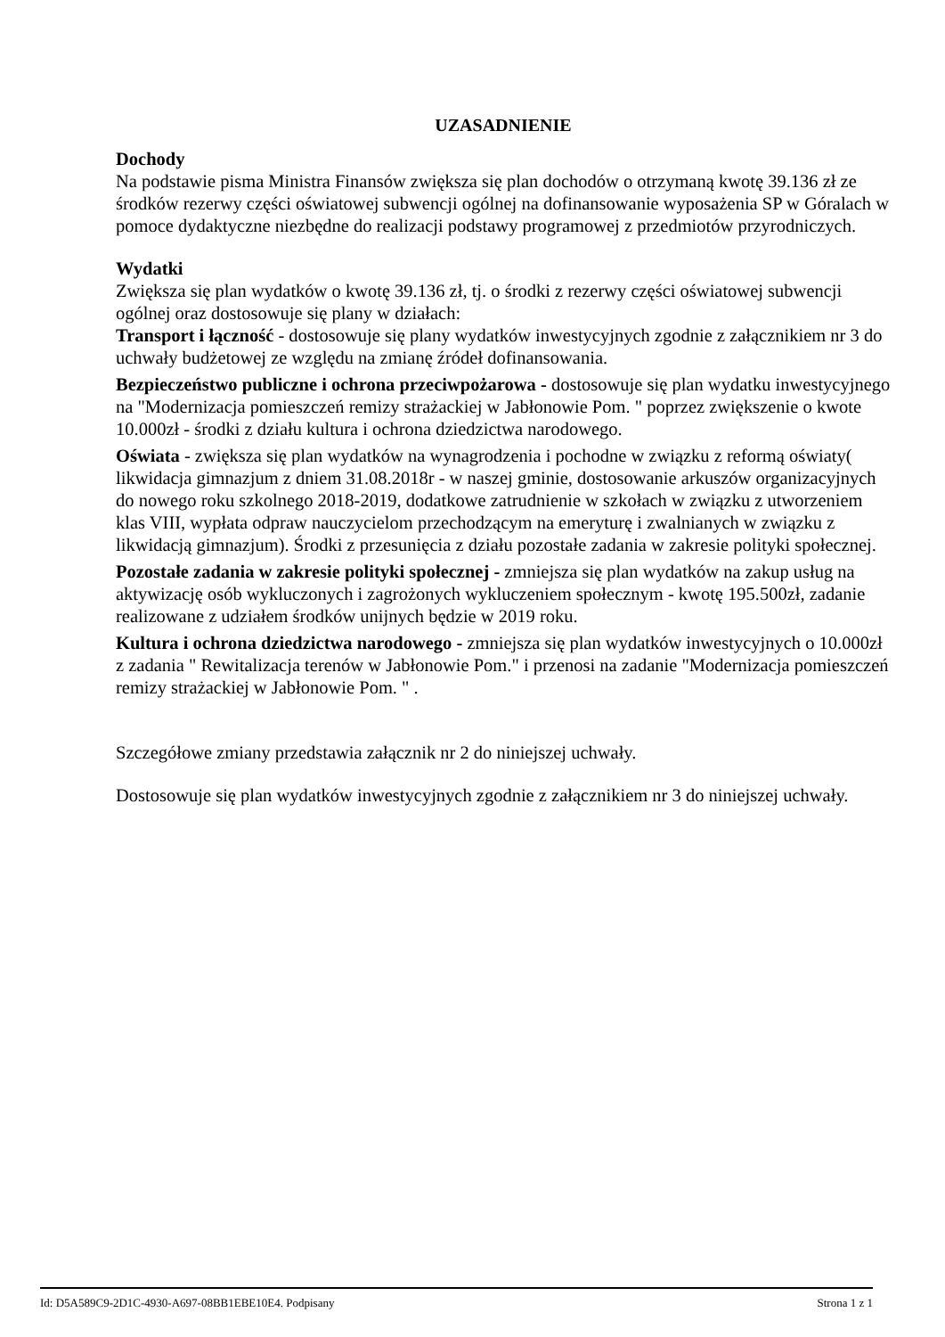UZASADNIENIE
Dochody
Na podstawie pisma Ministra Finansów zwiększa się plan dochodów o otrzymaną kwotę 39.136 zł ze środków rezerwy części oświatowej subwencji ogólnej na dofinansowanie wyposażenia SP w Góralach w pomoce dydaktyczne niezbędne do realizacji podstawy programowej z przedmiotów przyrodniczych.
Wydatki
Zwiększa się plan wydatków o kwotę 39.136 zł, tj. o środki z rezerwy części oświatowej subwencji ogólnej oraz dostosowuje się plany w działach:
Transport i łączność - dostosowuje się plany wydatków inwestycyjnych zgodnie z załącznikiem nr 3 do uchwały budżetowej ze względu na zmianę źródeł dofinansowania.
Bezpieczeństwo publiczne i ochrona przeciwpożarowa - dostosowuje się plan wydatku inwestycyjnego na "Modernizacja pomieszczeń remizy strażackiej w Jabłonowie Pom. " poprzez zwiększenie o kwote 10.000zł - środki z działu kultura i ochrona dziedzictwa narodowego.
Oświata - zwiększa się plan wydatków na wynagrodzenia i pochodne w związku z reformą oświaty( likwidacja gimnazjum z dniem 31.08.2018r - w naszej gminie, dostosowanie arkuszów organizacyjnych do nowego roku szkolnego 2018-2019, dodatkowe zatrudnienie w szkołach w związku z utworzeniem klas VIII, wypłata odpraw nauczycielom przechodzącym na emeryturę i zwalnianych w związku z likwidacją gimnazjum). Środki z przesunięcia z działu pozostałe zadania w zakresie polityki społecznej.
Pozostałe zadania w zakresie polityki społecznej - zmniejsza się plan wydatków na zakup usług na aktywizację osób wykluczonych i zagrożonych wykluczeniem społecznym - kwotę 195.500zł, zadanie realizowane z udziałem środków unijnych będzie w 2019 roku.
Kultura i ochrona dziedzictwa narodowego - zmniejsza się plan wydatków inwestycyjnych o 10.000zł z zadania " Rewitalizacja terenów w Jabłonowie Pom." i przenosi na zadanie "Modernizacja pomieszczeń remizy strażackiej w Jabłonowie Pom. " .
Szczegółowe zmiany przedstawia załącznik nr 2 do niniejszej uchwały.
Dostosowuje się plan wydatków inwestycyjnych zgodnie z załącznikiem nr 3 do niniejszej uchwały.
Id: D5A589C9-2D1C-4930-A697-08BB1EBE10E4. Podpisany Strona 1 z 1